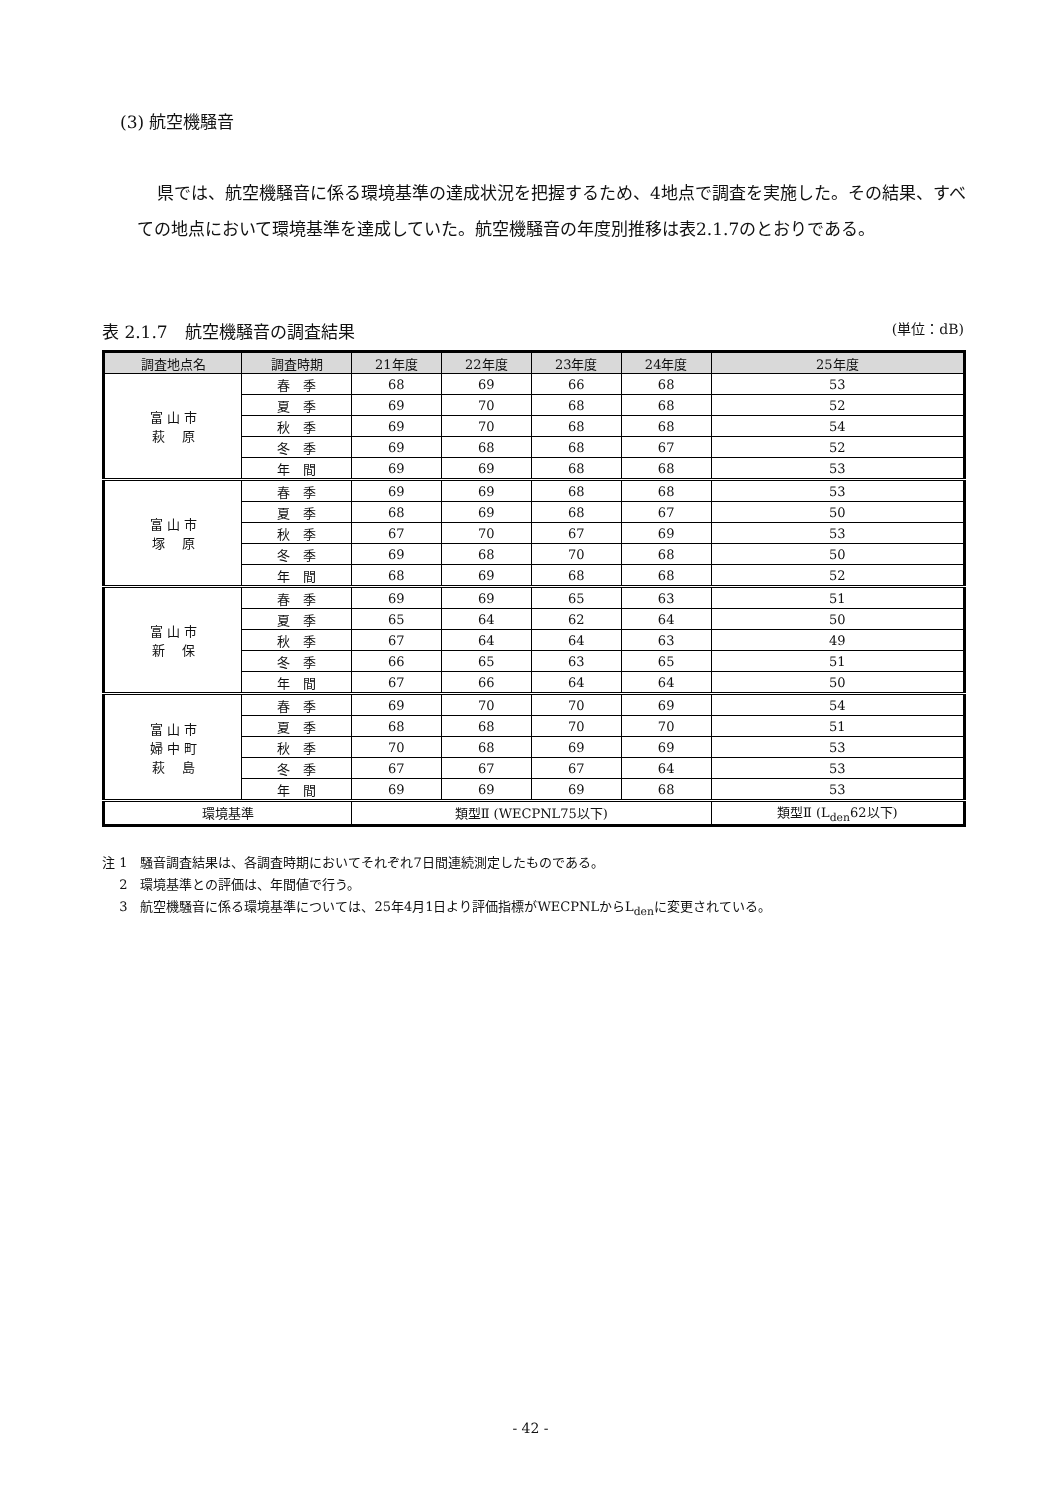(3) 航空機騒音
県では、航空機騒音に係る環境基準の達成状況を把握するため、4地点で調査を実施した。その結果、すべての地点において環境基準を達成していた。航空機騒音の年度別推移は表2.1.7のとおりである。
表 2.1.7　航空機騒音の調査結果 (単位：dB)
| 調査地点名 | 調査時期 | 21年度 | 22年度 | 23年度 | 24年度 | 25年度 |
| --- | --- | --- | --- | --- | --- | --- |
| 富 山 市 萩 原 | 春 季 | 68 | 69 | 66 | 68 | 53 |
| | 夏 季 | 69 | 70 | 68 | 68 | 52 |
| | 秋 季 | 69 | 70 | 68 | 68 | 54 |
| | 冬 季 | 69 | 68 | 68 | 67 | 52 |
| | 年 間 | 69 | 69 | 68 | 68 | 53 |
| 富 山 市 塚 原 | 春 季 | 69 | 69 | 68 | 68 | 53 |
| | 夏 季 | 68 | 69 | 68 | 67 | 50 |
| | 秋 季 | 67 | 70 | 67 | 69 | 53 |
| | 冬 季 | 69 | 68 | 70 | 68 | 50 |
| | 年 間 | 68 | 69 | 68 | 68 | 52 |
| 富 山 市 新 保 | 春 季 | 69 | 69 | 65 | 63 | 51 |
| | 夏 季 | 65 | 64 | 62 | 64 | 50 |
| | 秋 季 | 67 | 64 | 64 | 63 | 49 |
| | 冬 季 | 66 | 65 | 63 | 65 | 51 |
| | 年 間 | 67 | 66 | 64 | 64 | 50 |
| 富 山 市 婦 中 町 萩 島 | 春 季 | 69 | 70 | 70 | 69 | 54 |
| | 夏 季 | 68 | 68 | 70 | 70 | 51 |
| | 秋 季 | 70 | 68 | 69 | 69 | 53 |
| | 冬 季 | 67 | 67 | 67 | 64 | 53 |
| | 年 間 | 69 | 69 | 69 | 68 | 53 |
| 環境基準 | | 類型Ⅱ (WECPNL75以下) | | | | 類型Ⅱ (L<sub>den</sub>62以下) |
注 1　騒音調査結果は、各調査時期においてそれぞれ7日間連続測定したものである。
　 2　環境基準との評価は、年間値で行う。
　 3　航空機騒音に係る環境基準については、25年4月1日より評価指標がWECPNLからL<sub>den</sub>に変更されている。
- 42 -